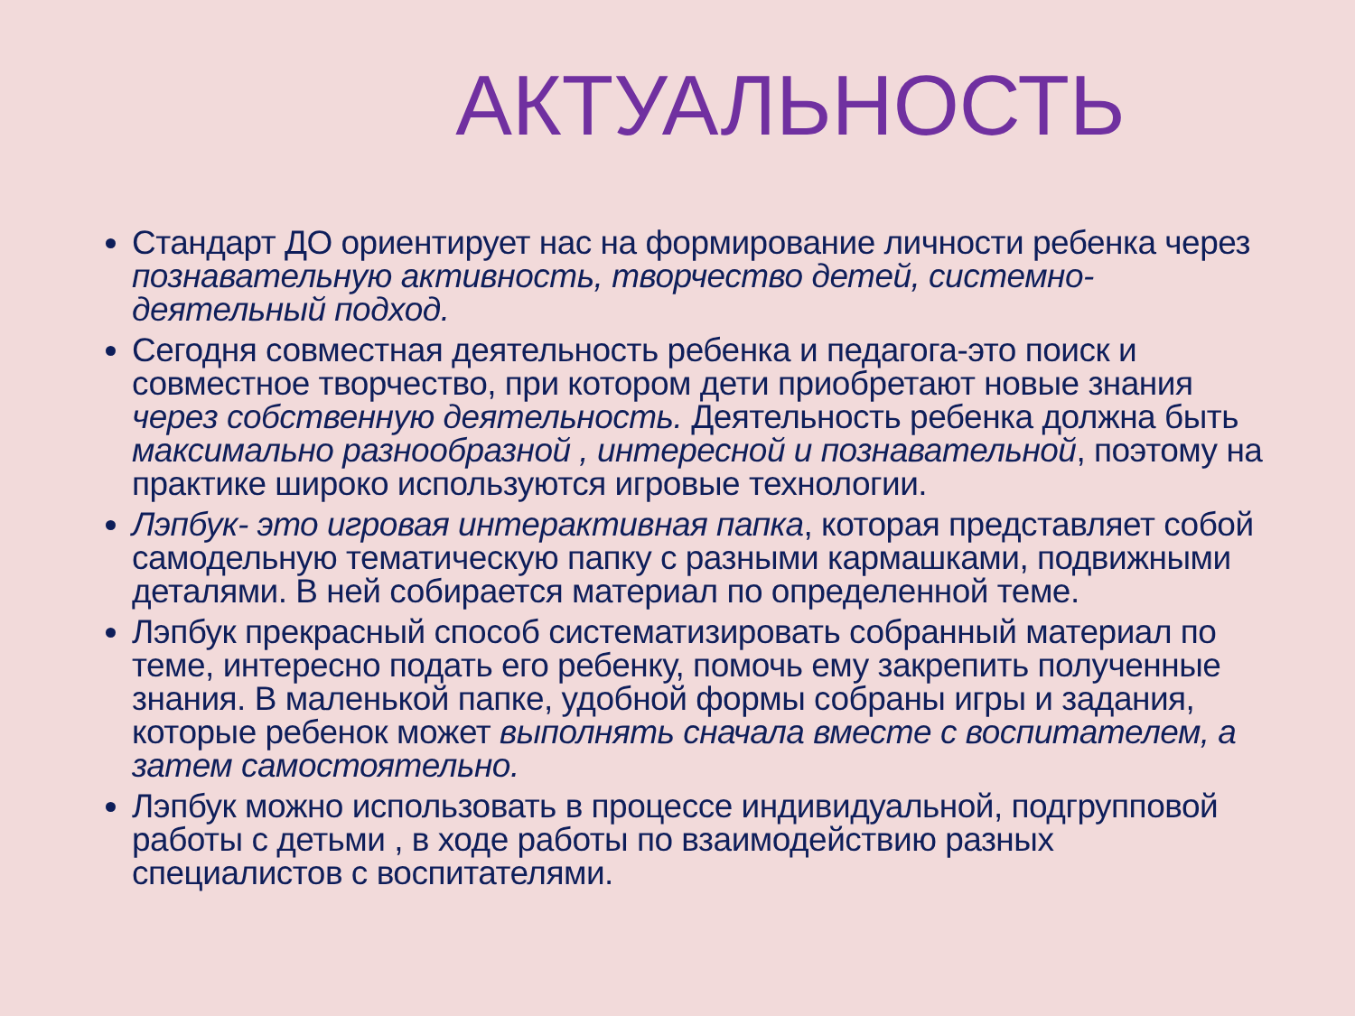АКТУАЛЬНОСТЬ
Стандарт ДО ориентирует нас на формирование личности ребенка через познавательную активность, творчество детей, системно-деятельный подход.
Сегодня совместная деятельность ребенка и педагога-это поиск и совместное творчество, при котором дети приобретают новые знания через собственную деятельность. Деятельность ребенка должна быть максимально разнообразной , интересной и познавательной, поэтому на практике широко используются игровые технологии.
Лэпбук- это игровая интерактивная папка, которая представляет собой самодельную тематическую папку с разными кармашками, подвижными деталями. В ней собирается материал по определенной теме.
Лэпбук прекрасный способ систематизировать собранный материал по теме, интересно подать его ребенку, помочь ему закрепить полученные знания. В маленькой папке, удобной формы собраны игры и задания, которые ребенок может выполнять сначала вместе с воспитателем, а затем самостоятельно.
Лэпбук можно использовать в процессе индивидуальной, подгрупповой работы с детьми , в ходе работы по взаимодействию разных специалистов с воспитателями.